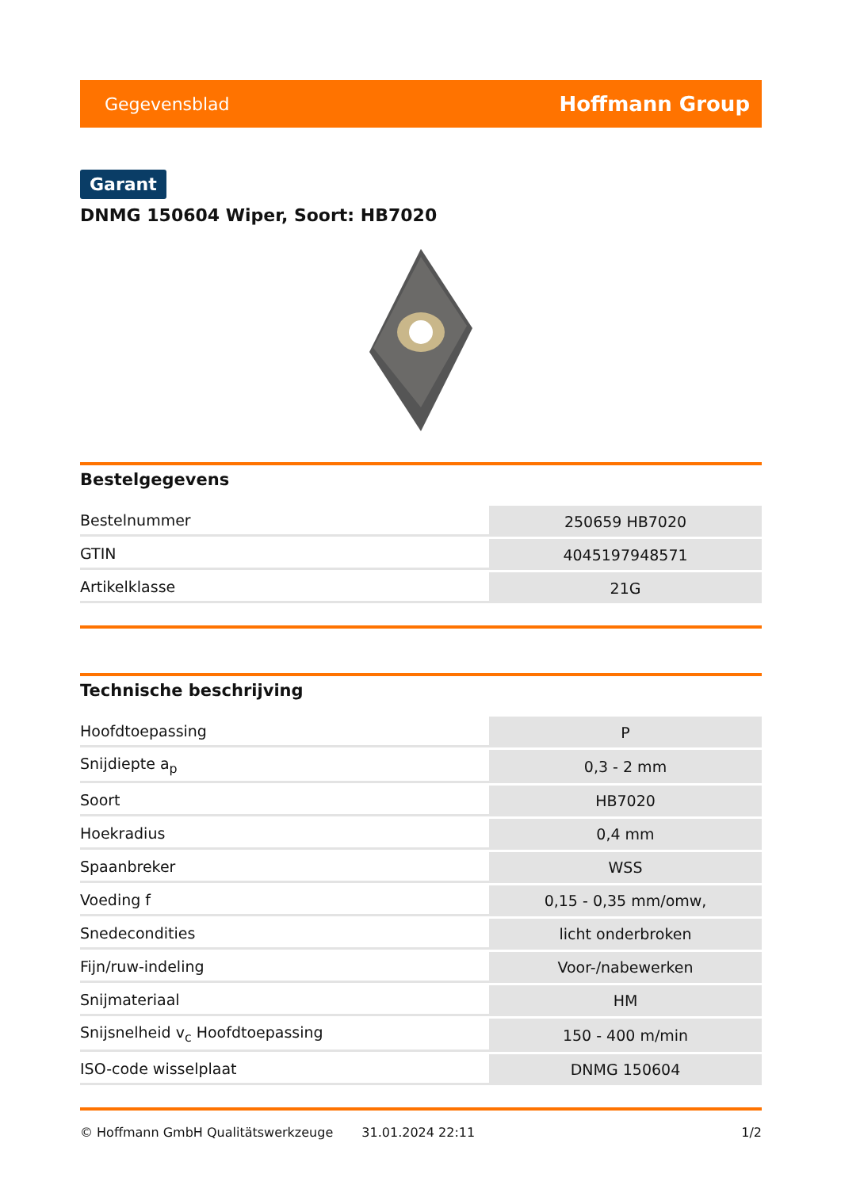Gegevensblad Hoffmann Group
Garant
DNMG 150604 Wiper, Soort: HB7020
Bestelgegevens
| Bestelnummer | 250659 HB7020 |
| GTIN | 4045197948571 |
| Artikelklasse | 21G |
Technische beschrijving
| Hoofdtoepassing | P |
| Snijdiepte a<sub>p</sub> | 0,3 - 2 mm |
| Soort | HB7020 |
| Hoekradius | 0,4 mm |
| Spaanbreker | WSS |
| Voeding f | 0,15 - 0,35 mm/omw, |
| Snedecondities | licht onderbroken |
| Fijn/ruw-indeling | Voor-/nabewerken |
| Snijmateriaal | HM |
| Snijsnelheid v<sub>c</sub> Hoofdtoepassing | 150 - 400 m/min |
| ISO-code wisselplaat | DNMG 150604 |
© Hoffmann GmbH Qualitätswerkzeuge 31.01.2024 22:11 1/2